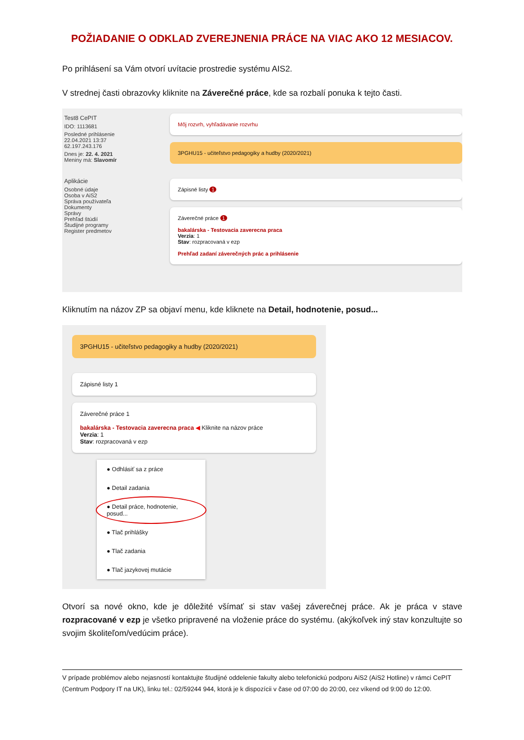POŽIADANIE O ODKLAD ZVEREJNENIA PRÁCE NA VIAC AKO 12 MESIACOV.
Po prihlásení sa Vám otvorí uvítacie prostredie systému AIS2.
V strednej časti obrazovky kliknite na Záverečné práce, kde sa rozbalí ponuka k tejto časti.
Test8 CePIT
IDO: 1113681
Posledné prihlásenie
22.04.2021 13:37
62.197.243.176
Dnes je: 22. 4. 2021
Meniny má: Slavomír
Aplikácie
Osobné údaje
Osoba v AiS2
Správa používateľa
Dokumenty
Správy
Prehľad štúdií
Študijné programy
Register predmetov
Môj rozvrh, vyhľadávanie rozvrhu
3PGHU15 - učiteľstvo pedagogiky a hudby (2020/2021)
Zápisné listy 1
Záverečné práce 1
bakalárska - Testovacia zaverecna praca
Verzia: 1
Stav: rozpracovaná v ezp
Prehľad zadaní záverečných prác a prihlásenie
Kliknutím na názov ZP sa objaví menu, kde kliknete na Detail, hodnotenie, posud...
3PGHU15 - učiteľstvo pedagogiky a hudby (2020/2021)
Zápisné listy 1
Záverečné práce 1
bakalárska - Testovacia zaverecna praca ◀ Kliknite na názov práce
Verzia: 1
Stav: rozpracovaná v ezp
● Odhlásiť sa z práce
● Detail zadania
● Detail práce, hodnotenie, posud...
● Tlač prihlášky
● Tlač zadania
● Tlač jazykovej mutácie
Otvorí sa nové okno, kde je dôležité všímať si stav vašej záverečnej práce. Ak je práca v stave rozpracované v ezp je všetko pripravené na vloženie práce do systému. (akýkoľvek iný stav konzultujte so svojim školiteľom/vedúcim práce).
V prípade problémov alebo nejasností kontaktujte študijné oddelenie fakulty alebo telefonickú podporu AiS2 (AiS2 Hotline) v rámci CePIT (Centrum Podpory IT na UK), linku tel.: 02/59244 944, ktorá je k dispozícii v čase od 07:00 do 20:00, cez víkend od 9:00 do 12:00.